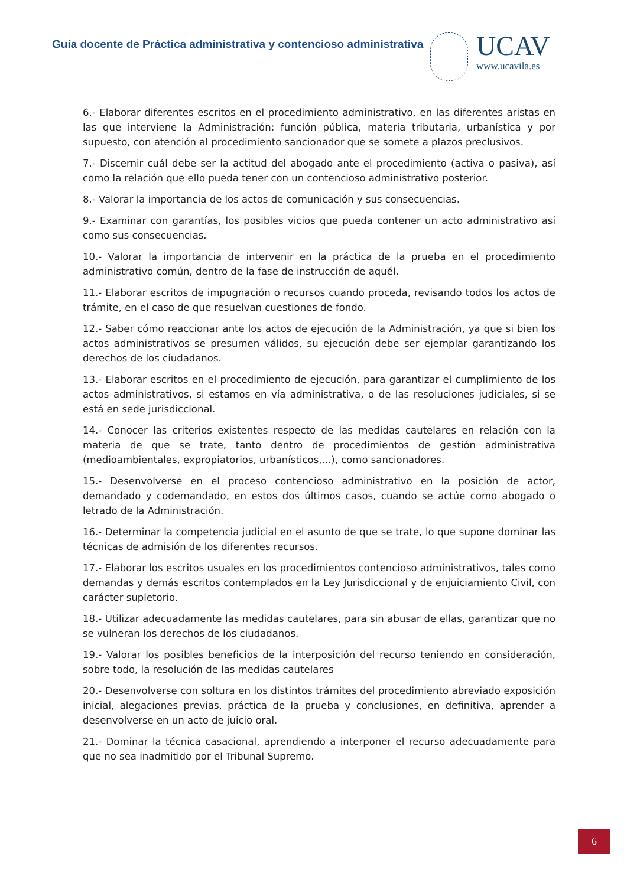Guía docente de Práctica administrativa y contencioso administrativa
UCAV
www.ucavila.es
6.- Elaborar diferentes escritos en el procedimiento administrativo, en las diferentes aristas en las que interviene la Administración: función pública, materia tributaria, urbanística y por supuesto, con atención al procedimiento sancionador que se somete a plazos preclusivos.
7.- Discernir cuál debe ser la actitud del abogado ante el procedimiento (activa o pasiva), así como la relación que ello pueda tener con un contencioso administrativo posterior.
8.- Valorar la importancia de los actos de comunicación y sus consecuencias.
9.- Examinar con garantías, los posibles vicios que pueda contener un acto administrativo así como sus consecuencias.
10.- Valorar la importancia de intervenir en la práctica de la prueba en el procedimiento administrativo común, dentro de la fase de instrucción de aquél.
11.- Elaborar escritos de impugnación o recursos cuando proceda, revisando todos los actos de trámite, en el caso de que resuelvan cuestiones de fondo.
12.- Saber cómo reaccionar ante los actos de ejecución de la Administración, ya que si bien los actos administrativos se presumen válidos, su ejecución debe ser ejemplar garantizando los derechos de los ciudadanos.
13.- Elaborar escritos en el procedimiento de ejecución, para garantizar el cumplimiento de los actos administrativos, si estamos en vía administrativa, o de las resoluciones judiciales, si se está en sede jurisdiccional.
14.- Conocer las criterios existentes respecto de las medidas cautelares en relación con la materia de que se trate, tanto dentro de procedimientos de gestión administrativa (medioambientales, expropiatorios, urbanísticos,...), como sancionadores.
15.- Desenvolverse en el proceso contencioso administrativo en la posición de actor, demandado y codemandado, en estos dos últimos casos, cuando se actúe como abogado o letrado de la Administración.
16.- Determinar la competencia judicial en el asunto de que se trate, lo que supone dominar las técnicas de admisión de los diferentes recursos.
17.- Elaborar los escritos usuales en los procedimientos contencioso administrativos, tales como demandas y demás escritos contemplados en la Ley Jurisdiccional y de enjuiciamiento Civil, con carácter supletorio.
18.- Utilizar adecuadamente las medidas cautelares, para sin abusar de ellas, garantizar que no se vulneran los derechos de los ciudadanos.
19.- Valorar los posibles beneficios de la interposición del recurso teniendo en consideración, sobre todo, la resolución de las medidas cautelares
20.- Desenvolverse con soltura en los distintos trámites del procedimiento abreviado exposición inicial, alegaciones previas, práctica de la prueba y conclusiones, en definitiva, aprender a desenvolverse en un acto de juicio oral.
21.- Dominar la técnica casacional, aprendiendo a interponer el recurso adecuadamente para que no sea inadmitido por el Tribunal Supremo.
6